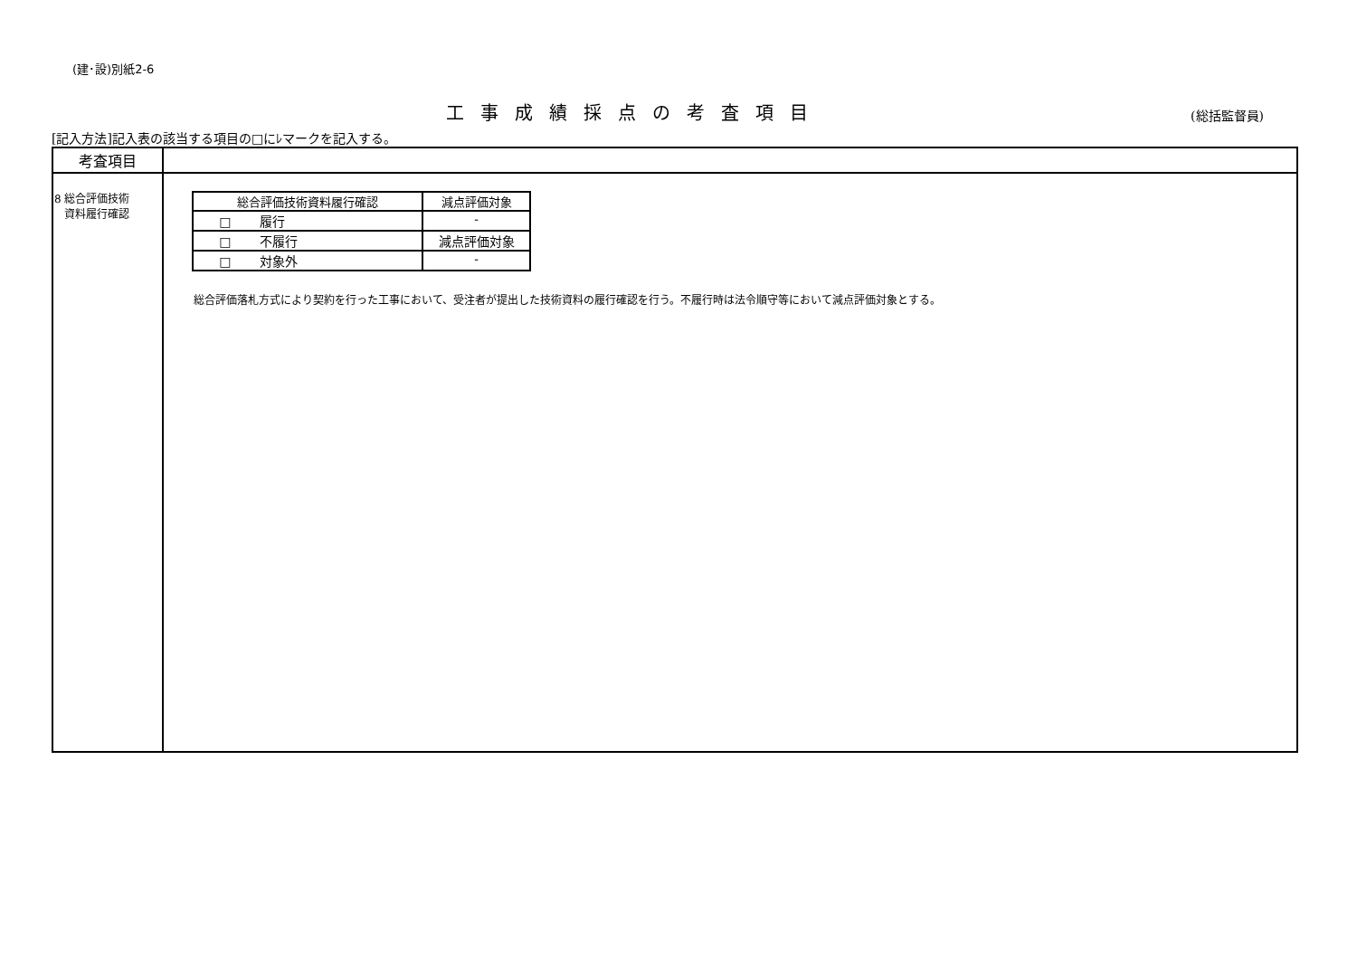(建･設)別紙2-6
工事成績採点の考査項目
(総括監督員)
[記入方法]記入表の該当する項目の□にﾚマークを記入する。
| 考査項目 | |
| 8 総合評価技術 資料履行確認 | / 総合評価技術資料履行確認 / 減点評価対象 / / --- / --- / / □ 履行 / - / / □ 不履行 / 減点評価対象 / / □ 対象外 / - / 総合評価落札方式により契約を行った工事において、受注者が提出した技術資料の履行確認を行う。不履行時は法令順守等において減点評価対象とする。 |